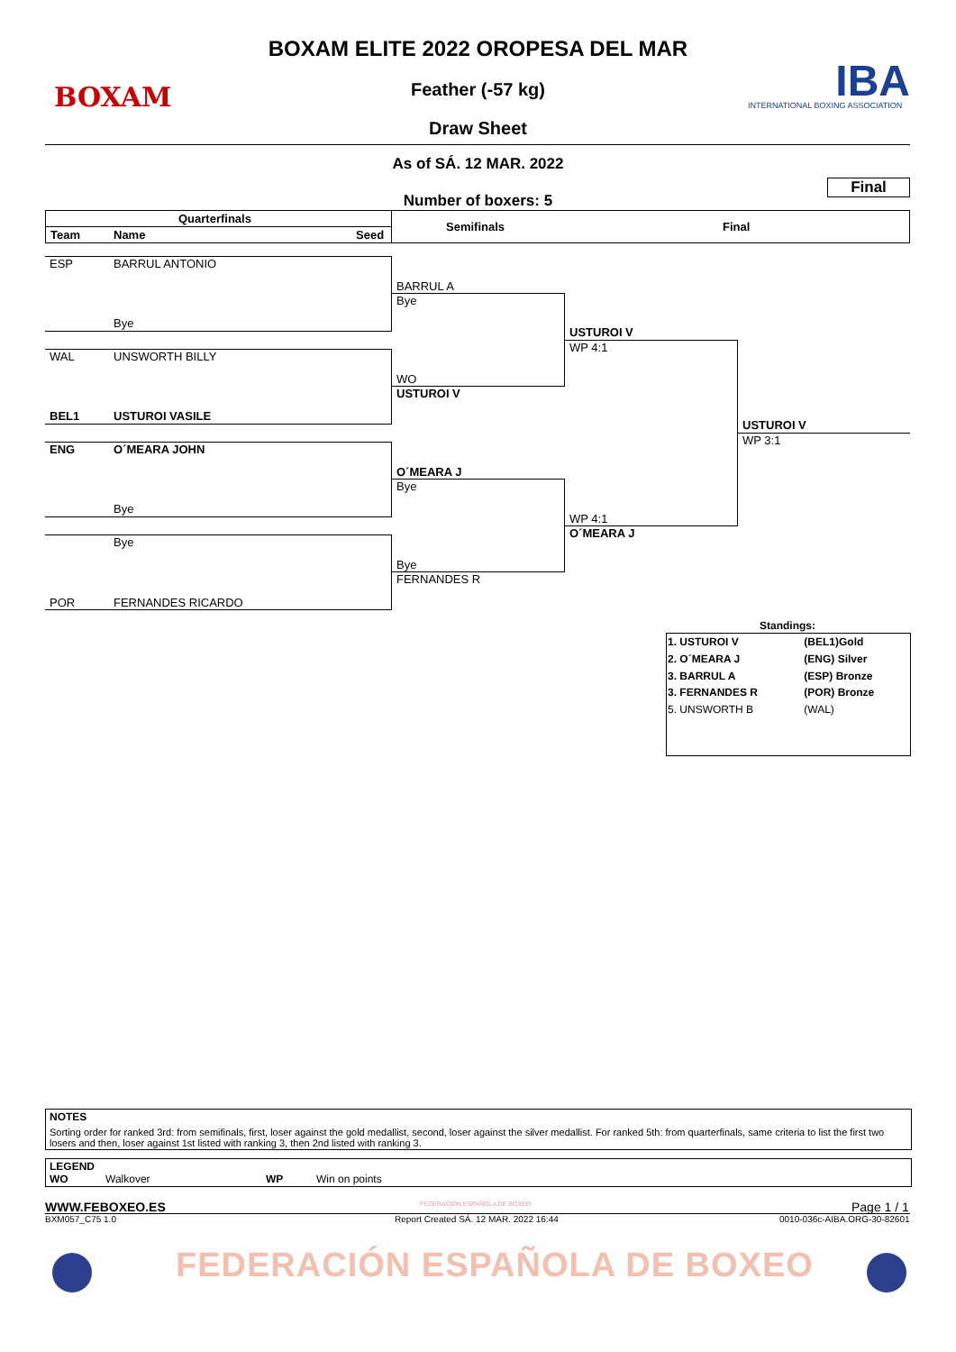BOXAM
BOXAM ELITE 2022 OROPESA DEL MAR
Feather (-57 kg)
Draw Sheet
IBA
INTERNATIONAL BOXING ASSOCIATION
As of SÁ. 12 MAR. 2022
Final
Number of boxers: 5
Quarterfinals
Team Name Seed
Semifinals Final
ESP BARRUL ANTONIO
Bye
WAL UNSWORTH BILLY
BEL1 USTUROI VASILE
ENG O´MEARA JOHN
Bye
Bye
POR FERNANDES RICARDO
BARRUL A
Bye
WO
USTUROI V
O´MEARA J
Bye
Bye
FERNANDES R
USTUROI V
WP 4:1
WP 4:1
O´MEARA J
USTUROI V
WP 3:1
Standings:
| 1. USTUROI V | (BEL1)Gold |
| 2. O´MEARA J | (ENG) Silver |
| 3. BARRUL A | (ESP) Bronze |
| 3. FERNANDES R | (POR) Bronze |
| 5. UNSWORTH B | (WAL) |
NOTES
Sorting order for ranked 3rd: from semifinals, first, loser against the gold medallist, second, loser against the silver medallist. For ranked 5th: from quarterfinals, same criteria to list the first two losers and then, loser against 1st listed with ranking 3, then 2nd listed with ranking 3.
LEGEND
WO Walkover WP Win on points
WWW.FEBOXEO.ES FEDERACIÓN ESPAÑOLA DE BOXEO Page 1 / 1
BXM057_C75 1.0
Report Created SÁ. 12 MAR. 2022 16:44
0010-036c-AIBA.ORG-30-82601
FEDERACIÓN ESPAÑOLA DE BOXEO